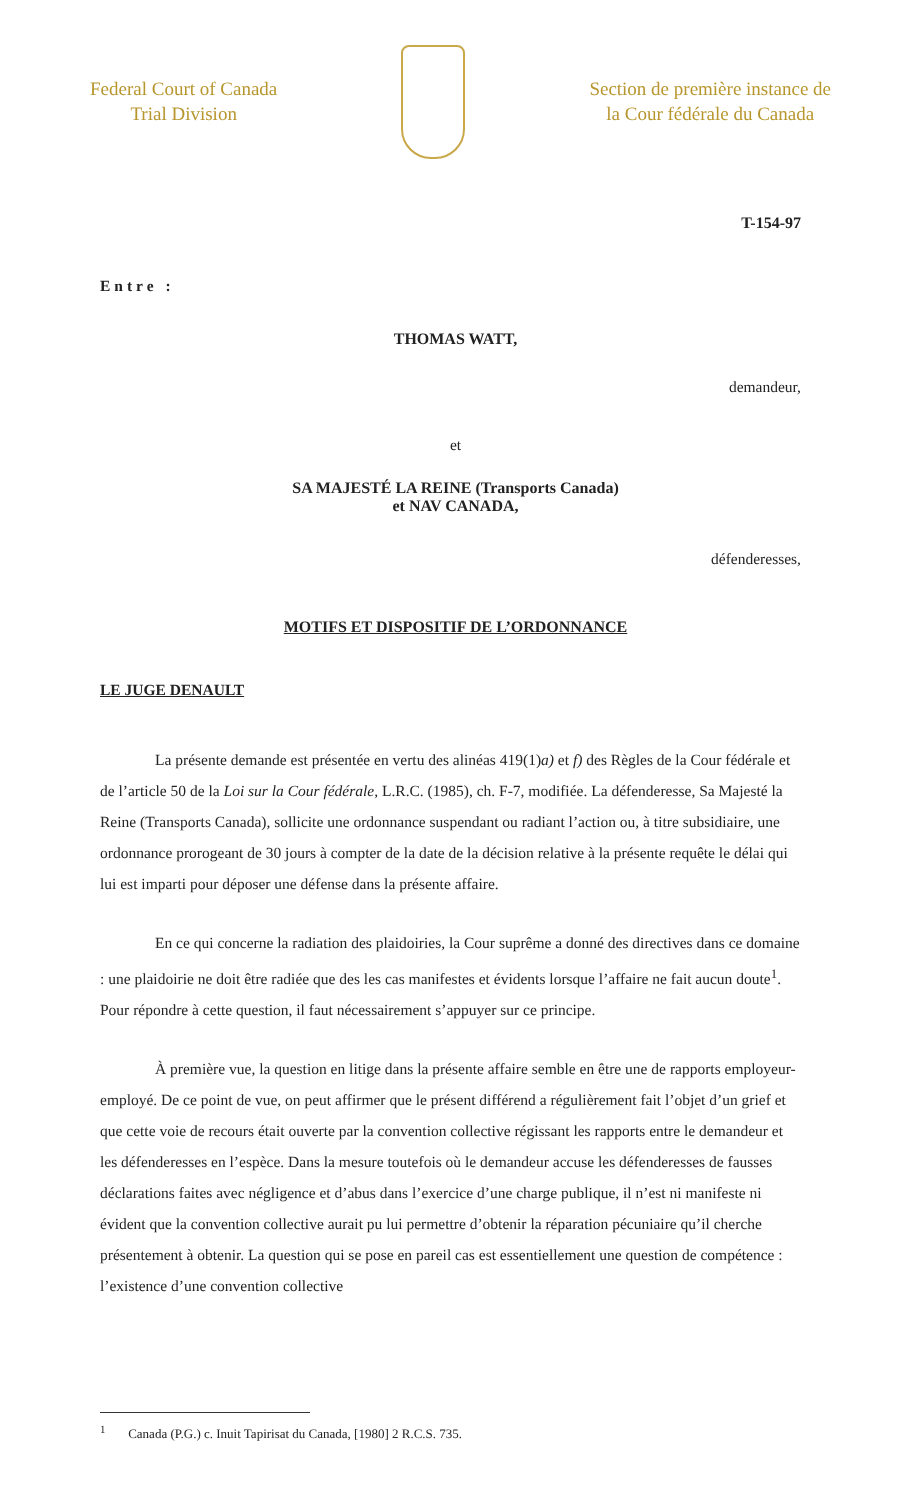Federal Court of Canada
Trial Division
Section de première instance de
la Cour fédérale du Canada
T-154-97
Entre :
THOMAS WATT,
demandeur,
et
SA MAJESTÉ LA REINE (Transports Canada)
et NAV CANADA,
défenderesses,
MOTIFS ET DISPOSITIF DE L’ORDONNANCE
LE JUGE DENAULT
La présente demande est présentée en vertu des alinéas 419(1)a) et f) des Règles de la Cour fédérale et de l’article 50 de la Loi sur la Cour fédérale, L.R.C. (1985), ch. F-7, modifiée. La défenderesse, Sa Majesté la Reine (Transports Canada), sollicite une ordonnance suspendant ou radiant l’action ou, à titre subsidiaire, une ordonnance prorogeant de 30 jours à compter de la date de la décision relative à la présente requête le délai qui lui est imparti pour déposer une défense dans la présente affaire.
En ce qui concerne la radiation des plaidoiries, la Cour suprême a donné des directives dans ce domaine : une plaidoirie ne doit être radiée que des les cas manifestes et évidents lorsque l’affaire ne fait aucun doute<sup>1</sup>. Pour répondre à cette question, il faut nécessairement s’appuyer sur ce principe.
À première vue, la question en litige dans la présente affaire semble en être une de rapports employeur-employé. De ce point de vue, on peut affirmer que le présent différend a régulièrement fait l’objet d’un grief et que cette voie de recours était ouverte par la convention collective régissant les rapports entre le demandeur et les défenderesses en l’espèce. Dans la mesure toutefois où le demandeur accuse les défenderesses de fausses déclarations faites avec négligence et d’abus dans l’exercice d’une charge publique, il n’est ni manifeste ni évident que la convention collective aurait pu lui permettre d’obtenir la réparation pécuniaire qu’il cherche présentement à obtenir. La question qui se pose en pareil cas est essentiellement une question de compétence : l’existence d’une convention collective
<sup>1</sup> Canada (P.G.) c. Inuit Tapirisat du Canada, [1980] 2 R.C.S. 735.